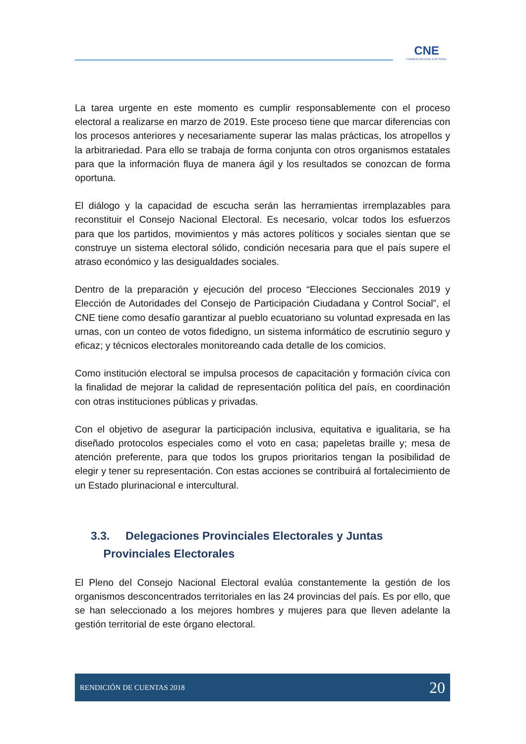CNE
CONSEJO NACIONAL ELECTORAL
La tarea urgente en este momento es cumplir responsablemente con el proceso electoral a realizarse en marzo de 2019. Este proceso tiene que marcar diferencias con los procesos anteriores y necesariamente superar las malas prácticas, los atropellos y la arbitrariedad. Para ello se trabaja de forma conjunta con otros organismos estatales para que la información fluya de manera ágil y los resultados se conozcan de forma oportuna.
El diálogo y la capacidad de escucha serán las herramientas irremplazables para reconstituir el Consejo Nacional Electoral. Es necesario, volcar todos los esfuerzos para que los partidos, movimientos y más actores políticos y sociales sientan que se construye un sistema electoral sólido, condición necesaria para que el país supere el atraso económico y las desigualdades sociales.
Dentro de la preparación y ejecución del proceso “Elecciones Seccionales 2019 y Elección de Autoridades del Consejo de Participación Ciudadana y Control Social”, el CNE tiene como desafío garantizar al pueblo ecuatoriano su voluntad expresada en las urnas, con un conteo de votos fidedigno, un sistema informático de escrutinio seguro y eficaz; y técnicos electorales monitoreando cada detalle de los comicios.
Como institución electoral se impulsa procesos de capacitación y formación cívica con la finalidad de mejorar la calidad de representación política del país, en coordinación con otras instituciones públicas y privadas.
Con el objetivo de asegurar la participación inclusiva, equitativa e igualitaria, se ha diseñado protocolos especiales como el voto en casa; papeletas braille y; mesa de atención preferente, para que todos los grupos prioritarios tengan la posibilidad de elegir y tener su representación. Con estas acciones se contribuirá al fortalecimiento de un Estado plurinacional e intercultural.
3.3. Delegaciones Provinciales Electorales y Juntas
Provinciales Electorales
El Pleno del Consejo Nacional Electoral evalúa constantemente la gestión de los organismos desconcentrados territoriales en las 24 provincias del país. Es por ello, que se han seleccionado a los mejores hombres y mujeres para que lleven adelante la gestión territorial de este órgano electoral.
RENDICIÓN DE CUENTAS 2018 20